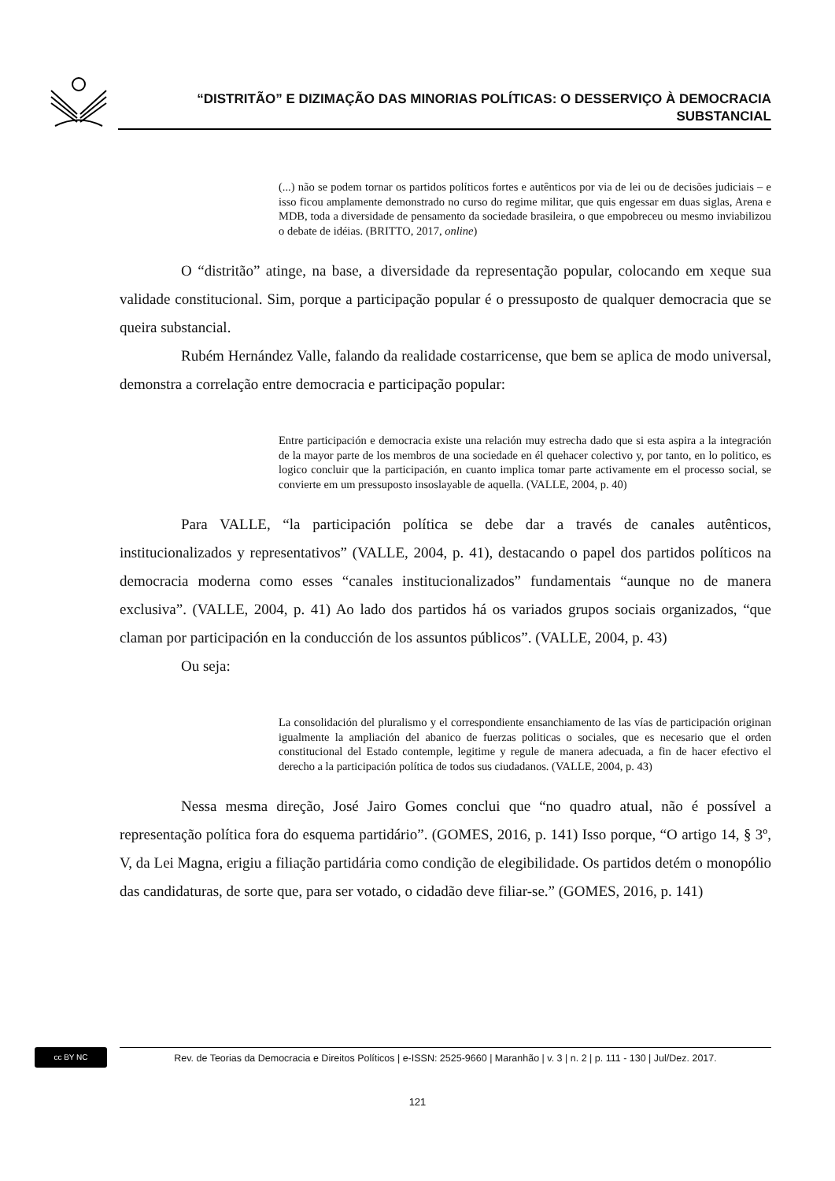“DISTRITÃO” E DIZIMAÇÃO DAS MINORIAS POLÍTICAS: O DESSERVIÇO À DEMOCRACIA
SUBSTANCIAL
(...) não se podem tornar os partidos políticos fortes e autênticos por via de lei ou de decisões judiciais – e isso ficou amplamente demonstrado no curso do regime militar, que quis engessar em duas siglas, Arena e MDB, toda a diversidade de pensamento da sociedade brasileira, o que empobreceu ou mesmo inviabilizou o debate de idéias. (BRITTO, 2017, online)
O “distritão” atinge, na base, a diversidade da representação popular, colocando em xeque sua validade constitucional. Sim, porque a participação popular é o pressuposto de qualquer democracia que se queira substancial.
Rubém Hernández Valle, falando da realidade costarricense, que bem se aplica de modo universal, demonstra a correlação entre democracia e participação popular:
Entre participación e democracia existe una relación muy estrecha dado que si esta aspira a la integración de la mayor parte de los membros de una sociedade en él quehacer colectivo y, por tanto, en lo politico, es logico concluir que la participación, en cuanto implica tomar parte activamente em el processo social, se convierte em um pressuposto insoslayable de aquella. (VALLE, 2004, p. 40)
Para VALLE, “la participación política se debe dar a través de canales autênticos, institucionalizados y representativos” (VALLE, 2004, p. 41), destacando o papel dos partidos políticos na democracia moderna como esses “canales institucionalizados” fundamentais “aunque no de manera exclusiva”. (VALLE, 2004, p. 41) Ao lado dos partidos há os variados grupos sociais organizados, “que claman por participación en la conducción de los assuntos públicos”. (VALLE, 2004, p. 43)
Ou seja:
La consolidación del pluralismo y el correspondiente ensanchiamento de las vías de participación originan igualmente la ampliación del abanico de fuerzas politicas o sociales, que es necesario que el orden constitucional del Estado contemple, legitime y regule de manera adecuada, a fin de hacer efectivo el derecho a la participación política de todos sus ciudadanos. (VALLE, 2004, p. 43)
Nessa mesma direção, José Jairo Gomes conclui que “no quadro atual, não é possível a representação política fora do esquema partidário”. (GOMES, 2016, p. 141) Isso porque, “O artigo 14, § 3º, V, da Lei Magna, erigiu a filiação partidária como condição de elegibilidade. Os partidos detém o monopólio das candidaturas, de sorte que, para ser votado, o cidadão deve filiar-se.” (GOMES, 2016, p. 141)
cc BY NC
Rev. de Teorias da Democracia e Direitos Políticos | e-ISSN: 2525-9660 | Maranhão | v. 3 | n. 2 | p. 111 - 130 | Jul/Dez. 2017.
121